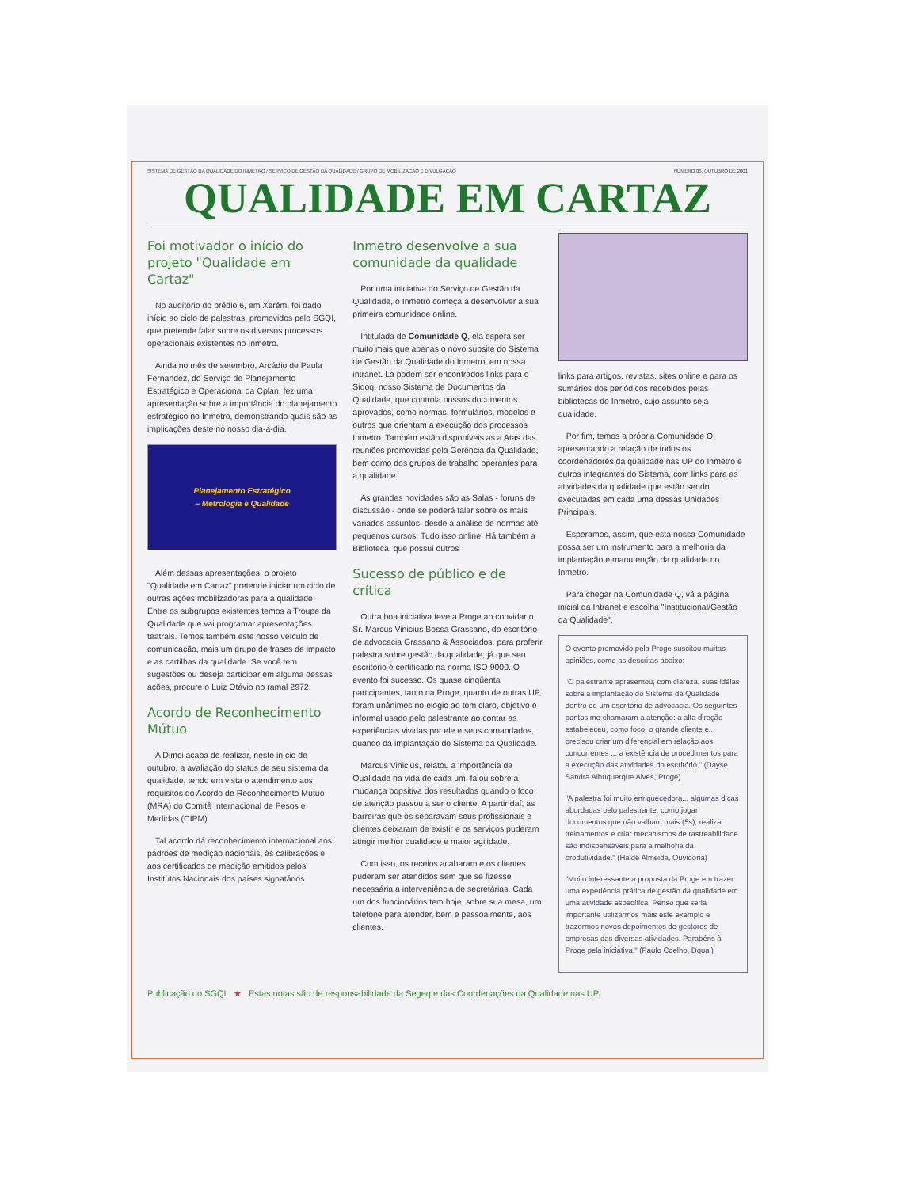SISTEMA DE GESTÃO DA QUALIDADE DO INMETRO / SERVIÇO DE GESTÃO DA QUALIDADE / GRUPO DE MOBILIZAÇÃO E DIVULGAÇÃO NÚMERO 06, OUTUBRO DE 2001
QUALIDADE EM CARTAZ
Foi motivador o início do projeto "Qualidade em Cartaz"
No auditório do prédio 6, em Xerém, foi dado início ao ciclo de palestras, promovidos pelo SGQI, que pretende falar sobre os diversos processos operacionais existentes no Inmetro.
Ainda no mês de setembro, Arcádio de Paula Fernandez, do Serviço de Planejamento Estratégico e Operacional da Cplan, fez uma apresentação sobre a importância do planejamento estratégico no Inmetro, demonstrando quais são as implicações deste no nosso dia-a-dia.
Planejamento Estratégico
– Metrologia e Qualidade
Além dessas apresentações, o projeto "Qualidade em Cartaz" pretende iniciar um ciclo de outras ações mobilizadoras para a qualidade. Entre os subgrupos existentes temos a Troupe da Qualidade que vai programar apresentações teatrais. Temos também este nosso veículo de comunicação, mais um grupo de frases de impacto e as cartilhas da qualidade. Se você tem sugestões ou deseja participar em alguma dessas ações, procure o Luiz Otávio no ramal 2972.
Acordo de Reconhecimento Mútuo
A Dimci acaba de realizar, neste início de outubro, a avaliação do status de seu sistema da qualidade, tendo em vista o atendimento aos requisitos do Acordo de Reconhecimento Mútuo (MRA) do Comitê Internacional de Pesos e Medidas (CIPM).
Tal acordo dá reconhecimento internacional aos padrões de medição nacionais, às calibrações e aos certificados de medição emitidos pelos Institutos Nacionais dos países signatários
Inmetro desenvolve a sua comunidade da qualidade
Por uma iniciativa do Serviço de Gestão da Qualidade, o Inmetro começa a desenvolver a sua primeira comunidade online.
Intitulada de Comunidade Q, ela espera ser muito mais que apenas o novo subsite do Sistema de Gestão da Qualidade do Inmetro, em nossa intranet. Lá podem ser encontrados links para o Sidoq, nosso Sistema de Documentos da Qualidade, que controla nossos documentos aprovados, como normas, formulários, modelos e outros que orientam a execução dos processos Inmetro. Também estão disponíveis as a Atas das reuniões promovidas pela Gerência da Qualidade, bem como dos grupos de trabalho operantes para a qualidade.
As grandes novidades são as Salas - foruns de discussão - onde se poderá falar sobre os mais variados assuntos, desde a análise de normas até pequenos cursos. Tudo isso online! Há também a Biblioteca, que possui outros
Sucesso de público e de crítica
Outra boa iniciativa teve a Proge ao convidar o Sr. Marcus Vinicius Bossa Grassano, do escritório de advocacia Grassano & Associados, para proferir palestra sobre gestão da qualidade, já que seu escritório é certificado na norma ISO 9000. O evento foi sucesso. Os quase cinqüenta participantes, tanto da Proge, quanto de outras UP, foram unânimes no elogio ao tom claro, objetivo e informal usado pelo palestrante ao contar as experiências vividas por ele e seus comandados, quando da implantação do Sistema da Qualidade.
Marcus Vinicius, relatou a importância da Qualidade na vida de cada um, falou sobre a mudança popsitiva dos resultados quando o foco de atenção passou a ser o cliente. A partir daí, as barreiras que os separavam seus profissionais e clientes deixaram de existir e os serviços puderam atingir melhor qualidade e maior agilidade.
Com isso, os receios acabaram e os clientes puderam ser atendidos sem que se fizesse necessária a interveniência de secretárias. Cada um dos funcionários tem hoje, sobre sua mesa, um telefone para atender, bem e pessoalmente, aos clientes.
links para artigos, revistas, sites online e para os sumários dos periódicos recebidos pelas bibliotecas do Inmetro, cujo assunto seja qualidade.
Por fim, temos a própria Comunidade Q, apresentando a relação de todos os coordenadores da qualidade nas UP do Inmetro e outros integrantes do Sistema, com links para as atividades da qualidade que estão sendo executadas em cada uma dessas Unidades Principais.
Esperamos, assim, que esta nossa Comunidade possa ser um instrumento para a melhoria da implantação e manutenção da qualidade no Inmetro.
Para chegar na Comunidade Q, vá a página inicial da Intranet e escolha "Institucional/Gestão da Qualidade".
O evento promovido pela Proge suscitou muitas opiniões, como as descritas abaixo:
"O palestrante apresentou, com clareza, suas idéias sobre a implantação do Sistema da Qualidade dentro de um escritório de advocacia. Os seguintes pontos me chamaram a atenção: a alta direção estabeleceu, como foco, o grande cliente e... precisou criar um diferencial em relação aos concorrentes ... a existência de procedimentos para a execução das atividades do escritório." (Dayse Sandra Albuquerque Alves, Proge)
"A palestra foi muito enriquecedora... algumas dicas abordadas pelo palestrante, como jogar documentos que não valham mais (5s), realizar treinamentos e criar mecanismos de rastreabilidade são indispensáveis para a melhoria da produtividade." (Haidê Almeida, Ouvidoria)
"Muito interessante a proposta da Proge em trazer uma experiência prática de gestão da qualidade em uma atividade específica. Penso que seria importante utilizarmos mais este exemplo e trazermos novos depoimentos de gestores de empresas das diversas atividades. Parabéns à Proge pela iniciativa." (Paulo Coelho, Dqual)
Publicação do SGQI ★ Estas notas são de responsabilidade da Segeq e das Coordenações da Qualidade nas UP.